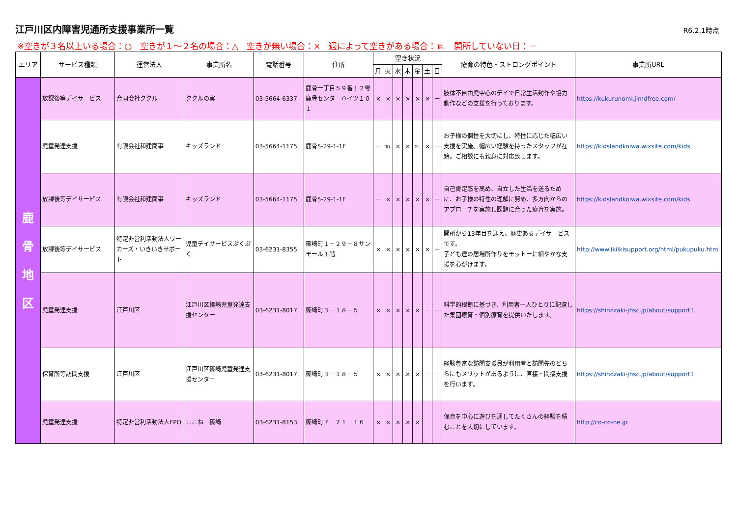江戸川区内障害児通所支援事業所一覧
R6.2.1時点
※空きが３名以上いる場合：○　空きが１～２名の場合：△　空きが無い場合：×　週によって空きがある場合：℡　開所していない日：－
| エリア | サービス種類 | 運営法人 | 事業所名 | 電話番号 | 住所 | 空き状況 | | | | | | | 療育の特色・ストロングポイント | 事業所URL |
| --- | --- | --- | --- | --- | --- | --- | --- | --- | --- | --- | --- | --- | --- | --- |
| | | | | | | 月 | 火 | 水 | 木 | 金 | 土 | 日 | | |
| 鹿 骨 地 区 | 放課後等デイサービス | 合同会社ククル | ククルの実 | 03-5664-6337 | 鹿骨一丁目５９番１２号 鹿骨センターハイツ１０１ | × | × | × | × | × | × | － | 肢体不自由児中心のデイで日常生活動作や協力動作などの支援を行っております。 | https://kukurunomi.jimdfree.com/ |
| | 児童発達支援 | 有限会社和建商事 | キッズランド | 03-5664-1175 | 鹿骨5-29-1-1F | － | ℡ | × | × | ℡ | × | － | お子様の個性を大切にし、特性に応じた幅広い支援を実施。幅広い経験を持ったスタッフが在籍。ご相談にも親身に対応致します。 | https://kidslandkoiwa.wixsite.com/kids |
| | 放課後等デイサービス | 有限会社和建商事 | キッズランド | 03-5664-1175 | 鹿骨5-29-1-1F | － | × | × | × | × | × | － | 自己肯定感を高め、自立した生活を送るために、お子様の特性の理解に努め、多方向からのアプローチを実施し課題に合った療育を実施。 | https://kidslandkoiwa.wixsite.com/kids |
| | 放課後等デイサービス | 特定非営利活動法人ワーカーズ・いきいきサポート | 児童デイサービスぷくぷく | 03-6231-8355 | 篠崎町１－２９－８サンモール１階 | × | × | × | × | × | × | － | 開所から13年目を迎え、歴史あるデイサービスです。 子ども達の居場所作りをモットーに細やかな支援を心がけます。 | http://www.ikiikisupport.org/html/pukupuku.html |
| | 児童発達支援 | 江戸川区 | 江戸川区篠崎児童発達支援センター | 03-6231-8017 | 篠崎町３－１８－５ | × | × | × | × | × | － | － | 科学的根拠に基づき、利用者一人ひとりに配慮した集団療育・個別療育を提供いたします。 | https://shinozaki-jhsc.jp/about/support1 |
| | 保育所等訪問支援 | 江戸川区 | 江戸川区篠崎児童発達支援センター | 03-6231-8017 | 篠崎町３－１８－５ | × | × | × | × | × | － | － | 経験豊富な訪問支援員が利用者と訪問先のどちらにもメリットがあるように、直接・間接支援を行います。 | https://shinozaki-jhsc.jp/about/support1 |
| | 児童発達支援 | 特定非営利活動法人EPO | ここね 篠崎 | 03-6231-8153 | 篠崎町７－２１－１６ | × | × | × | × | × | － | － | 保育を中心に遊びを通してたくさんの経験を積むことを大切にしています。 | http://co-co-ne.jp |